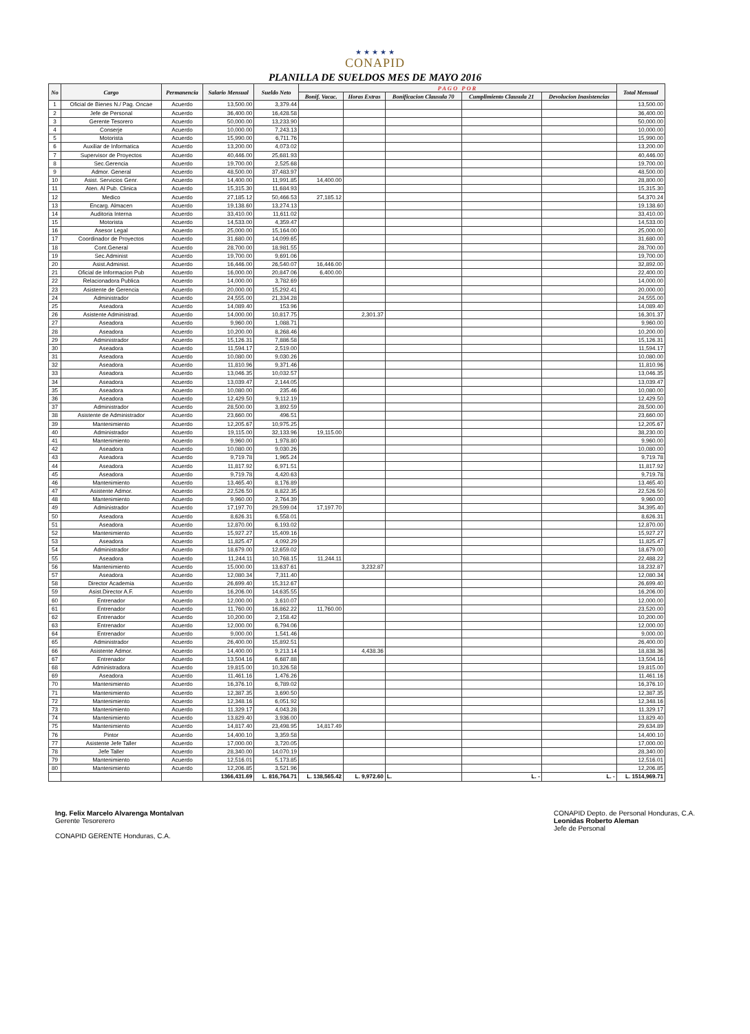★ ★ ★ ★ ★
CONAPID
PLANILLA DE SUELDOS MES DE MAYO 2016
| No | Cargo | Permanencia | Salario Mensual | Sueldo Neto | PAGO POR | | | | | Total Mensual |
| --- | --- | --- | --- | --- | --- | --- | --- | --- | --- | --- |
| | | | | | Bonif. Vacac. | Horas Extras | Bonificacion Clausula 70 | Cumplimiento Clausula 21 | Devolucion Inasistencias | |
| 1 | Oficial de Bienes N./ Pag. Oncae | Acuerdo | 13,500.00 | 3,379.44 | | | | | | 13,500.00 |
| 2 | Jefe de Personal | Acuerdo | 36,400.00 | 16,428.58 | | | | | | 36,400.00 |
| 3 | Gerente Tesorero | Acuerdo | 50,000.00 | 13,233.90 | | | | | | 50,000.00 |
| 4 | Conserje | Acuerdo | 10,000.00 | 7,243.13 | | | | | | 10,000.00 |
| 5 | Motorista | Acuerdo | 15,990.00 | 6,711.76 | | | | | | 15,990.00 |
| 6 | Auxiliar de Informatica | Acuerdo | 13,200.00 | 4,073.02 | | | | | | 13,200.00 |
| 7 | Supervisor de Proyectos | Acuerdo | 40,446.00 | 25,681.93 | | | | | | 40,446.00 |
| 8 | Sec.Gerencia | Acuerdo | 19,700.00 | 2,525.68 | | | | | | 19,700.00 |
| 9 | Admor. General | Acuerdo | 48,500.00 | 37,483.97 | | | | | | 48,500.00 |
| 10 | Asist. Servicios Genr. | Acuerdo | 14,400.00 | 11,991.85 | 14,400.00 | | | | | 28,800.00 |
| 11 | Aten. Al Pub. Clinica | Acuerdo | 15,315.30 | 11,684.93 | | | | | | 15,315.30 |
| 12 | Medico | Acuerdo | 27,185.12 | 50,466.53 | 27,185.12 | | | | | 54,370.24 |
| 13 | Encarg. Almacen | Acuerdo | 19,138.60 | 13,274.13 | | | | | | 19,138.60 |
| 14 | Auditoria Interna | Acuerdo | 33,410.00 | 11,611.02 | | | | | | 33,410.00 |
| 15 | Motorista | Acuerdo | 14,533.00 | 4,359.47 | | | | | | 14,533.00 |
| 16 | Asesor Legal | Acuerdo | 25,000.00 | 15,164.00 | | | | | | 25,000.00 |
| 17 | Coordinador de Proyectos | Acuerdo | 31,680.00 | 14,099.65 | | | | | | 31,680.00 |
| 18 | Cont.General | Acuerdo | 28,700.00 | 18,981.55 | | | | | | 28,700.00 |
| 19 | Sec.Administ | Acuerdo | 19,700.00 | 9,691.06 | | | | | | 19,700.00 |
| 20 | Asist.Administ. | Acuerdo | 16,446.00 | 26,540.07 | 16,446.00 | | | | | 32,892.00 |
| 21 | Oficial de Informacion Pub | Acuerdo | 16,000.00 | 20,847.06 | 6,400.00 | | | | | 22,400.00 |
| 22 | Relacionadora Publica | Acuerdo | 14,000.00 | 3,782.69 | | | | | | 14,000.00 |
| 23 | Asistente de Gerencia | Acuerdo | 20,000.00 | 15,292.41 | | | | | | 20,000.00 |
| 24 | Administrador | Acuerdo | 24,555.00 | 21,334.28 | | | | | | 24,555.00 |
| 25 | Aseadora | Acuerdo | 14,089.40 | 153.96 | | | | | | 14,089.40 |
| 26 | Asistente Administrad. | Acuerdo | 14,000.00 | 10,817.75 | | 2,301.37 | | | | 16,301.37 |
| 27 | Aseadora | Acuerdo | 9,960.00 | 1,088.71 | | | | | | 9,960.00 |
| 28 | Aseadora | Acuerdo | 10,200.00 | 8,268.46 | | | | | | 10,200.00 |
| 29 | Administrador | Acuerdo | 15,126.31 | 7,886.58 | | | | | | 15,126.31 |
| 30 | Aseadora | Acuerdo | 11,594.17 | 2,519.00 | | | | | | 11,594.17 |
| 31 | Aseadora | Acuerdo | 10,080.00 | 9,030.26 | | | | | | 10,080.00 |
| 32 | Aseadora | Acuerdo | 11,810.96 | 9,371.46 | | | | | | 11,810.96 |
| 33 | Aseadora | Acuerdo | 13,046.35 | 10,032.57 | | | | | | 13,046.35 |
| 34 | Aseadora | Acuerdo | 13,039.47 | 2,144.05 | | | | | | 13,039.47 |
| 35 | Aseadora | Acuerdo | 10,080.00 | 235.46 | | | | | | 10,080.00 |
| 36 | Aseadora | Acuerdo | 12,429.50 | 9,112.19 | | | | | | 12,429.50 |
| 37 | Administrador | Acuerdo | 28,500.00 | 3,892.59 | | | | | | 28,500.00 |
| 38 | Asistente de Administrador | Acuerdo | 23,660.00 | 496.51 | | | | | | 23,660.00 |
| 39 | Mantenimiento | Acuerdo | 12,205.67 | 10,975.25 | | | | | | 12,205.67 |
| 40 | Administrador | Acuerdo | 19,115.00 | 32,133.96 | 19,115.00 | | | | | 38,230.00 |
| 41 | Mantenimiento | Acuerdo | 9,960.00 | 1,978.80 | | | | | | 9,960.00 |
| 42 | Aseadora | Acuerdo | 10,080.00 | 9,030.26 | | | | | | 10,080.00 |
| 43 | Aseadora | Acuerdo | 9,719.78 | 1,965.24 | | | | | | 9,719.78 |
| 44 | Aseadora | Acuerdo | 11,817.92 | 6,971.51 | | | | | | 11,817.92 |
| 45 | Aseadora | Acuerdo | 9,719.78 | 4,420.63 | | | | | | 9,719.78 |
| 46 | Mantenimiento | Acuerdo | 13,465.40 | 8,176.89 | | | | | | 13,465.40 |
| 47 | Asistente Admor. | Acuerdo | 22,526.50 | 8,822.35 | | | | | | 22,526.50 |
| 48 | Mantenimiento | Acuerdo | 9,960.00 | 2,764.39 | | | | | | 9,960.00 |
| 49 | Administrador | Acuerdo | 17,197.70 | 29,599.04 | 17,197.70 | | | | | 34,395.40 |
| 50 | Aseadora | Acuerdo | 8,626.31 | 6,558.01 | | | | | | 8,626.31 |
| 51 | Aseadora | Acuerdo | 12,870.00 | 6,193.02 | | | | | | 12,870.00 |
| 52 | Mantenimiento | Acuerdo | 15,927.27 | 15,409.16 | | | | | | 15,927.27 |
| 53 | Aseadora | Acuerdo | 11,825.47 | 4,092.29 | | | | | | 11,825.47 |
| 54 | Administrador | Acuerdo | 18,679.00 | 12,659.02 | | | | | | 18,679.00 |
| 55 | Aseadora | Acuerdo | 11,244.11 | 10,768.15 | 11,244.11 | | | | | 22,488.22 |
| 56 | Mantenimiento | Acuerdo | 15,000.00 | 13,637.61 | | 3,232.87 | | | | 18,232.87 |
| 57 | Aseadora | Acuerdo | 12,080.34 | 7,311.40 | | | | | | 12,080.34 |
| 58 | Director Academia | Acuerdo | 26,699.40 | 15,312.67 | | | | | | 26,699.40 |
| 59 | Asist.Director A.F. | Acuerdo | 16,206.00 | 14,635.55 | | | | | | 16,206.00 |
| 60 | Entrenador | Acuerdo | 12,000.00 | 3,610.07 | | | | | | 12,000.00 |
| 61 | Entrenador | Acuerdo | 11,760.00 | 16,862.22 | 11,760.00 | | | | | 23,520.00 |
| 62 | Entrenador | Acuerdo | 10,200.00 | 2,158.42 | | | | | | 10,200.00 |
| 63 | Entrenador | Acuerdo | 12,000.00 | 6,794.06 | | | | | | 12,000.00 |
| 64 | Entrenador | Acuerdo | 9,000.00 | 1,541.46 | | | | | | 9,000.00 |
| 65 | Administrador | Acuerdo | 26,400.00 | 15,892.51 | | | | | | 26,400.00 |
| 66 | Asistente Admor. | Acuerdo | 14,400.00 | 9,213.14 | | 4,438.36 | | | | 18,838.36 |
| 67 | Entrenador | Acuerdo | 13,504.16 | 6,687.88 | | | | | | 13,504.16 |
| 68 | Administradora | Acuerdo | 19,815.00 | 10,326.58 | | | | | | 19,815.00 |
| 69 | Aseadora | Acuerdo | 11,461.16 | 1,476.26 | | | | | | 11,461.16 |
| 70 | Mantenimiento | Acuerdo | 16,376.10 | 6,789.02 | | | | | | 16,376.10 |
| 71 | Mantenimiento | Acuerdo | 12,387.35 | 3,690.50 | | | | | | 12,387.35 |
| 72 | Mantenimiento | Acuerdo | 12,348.16 | 6,051.92 | | | | | | 12,348.16 |
| 73 | Mantenimiento | Acuerdo | 11,329.17 | 4,043.28 | | | | | | 11,329.17 |
| 74 | Mantenimiento | Acuerdo | 13,829.40 | 3,936.00 | | | | | | 13,829.40 |
| 75 | Mantenimiento | Acuerdo | 14,817.40 | 23,498.95 | 14,817.49 | | | | | 29,634.89 |
| 76 | Pintor | Acuerdo | 14,400.10 | 3,359.58 | | | | | | 14,400.10 |
| 77 | Asistente Jefe Taller | Acuerdo | 17,000.00 | 3,720.05 | | | | | | 17,000.00 |
| 78 | Jefe Taller | Acuerdo | 28,340.00 | 14,070.19 | | | | | | 28,340.00 |
| 79 | Mantenimiento | Acuerdo | 12,516.01 | 5,173.85 | | | | | | 12,516.01 |
| 80 | Mantenimiento | Acuerdo | 12,206.85 | 3,521.96 | | | | | | 12,206.85 |
| | | | 1366,431.69 | L. 816,764.71 | L. 138,565.42 | L. 9,972.60 | L. | L. - | L. - | L. 1514,969.71 |
Ing. Felix Marcelo Alvarenga Montalvan
Gerente Tesorerero
CONAPID GERENTE Honduras, C.A.
CONAPID Depto. de Personal Honduras, C.A.
Leonidas Roberto Aleman
Jefe de Personal